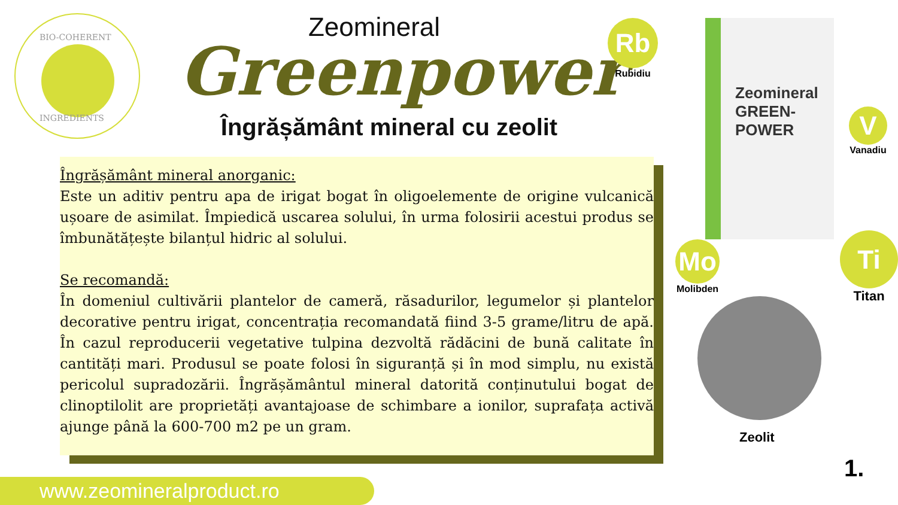BIO-COHERENT
INGREDIENTS
Zeomineral
Greenpower
Îngrășământ mineral cu zeolit
Îngrășământ mineral anorganic:
Este un aditiv pentru apa de irigat bogat în oligoelemente de origine vulcanică ușoare de asimilat. Împiedică uscarea solului, în urma folosirii acestui produs se îmbunătățește bilanțul hidric al solului.
Se recomandă:
În domeniul cultivării plantelor de cameră, răsadurilor, legumelor și plantelor decorative pentru irigat, concentrația recomandată fiind 3-5 grame/litru de apă. În cazul reproducerii vegetative tulpina dezvoltă rădăcini de bună calitate în cantități mari. Produsul se poate folosi în siguranță și în mod simplu, nu există pericolul supradozării. Îngrășământul mineral datorită conținutului bogat de clinoptilolit are proprietăți avantajoase de schimbare a ionilor, suprafața activă ajunge până la 600-700 m2 pe un gram.
Rb
Rubidiu
Zeomineral
GREEN-
POWER
V
Vanadiu
Mo
Molibden
Ti
Titan
Zeolit
1.
www.zeomineralproduct.ro